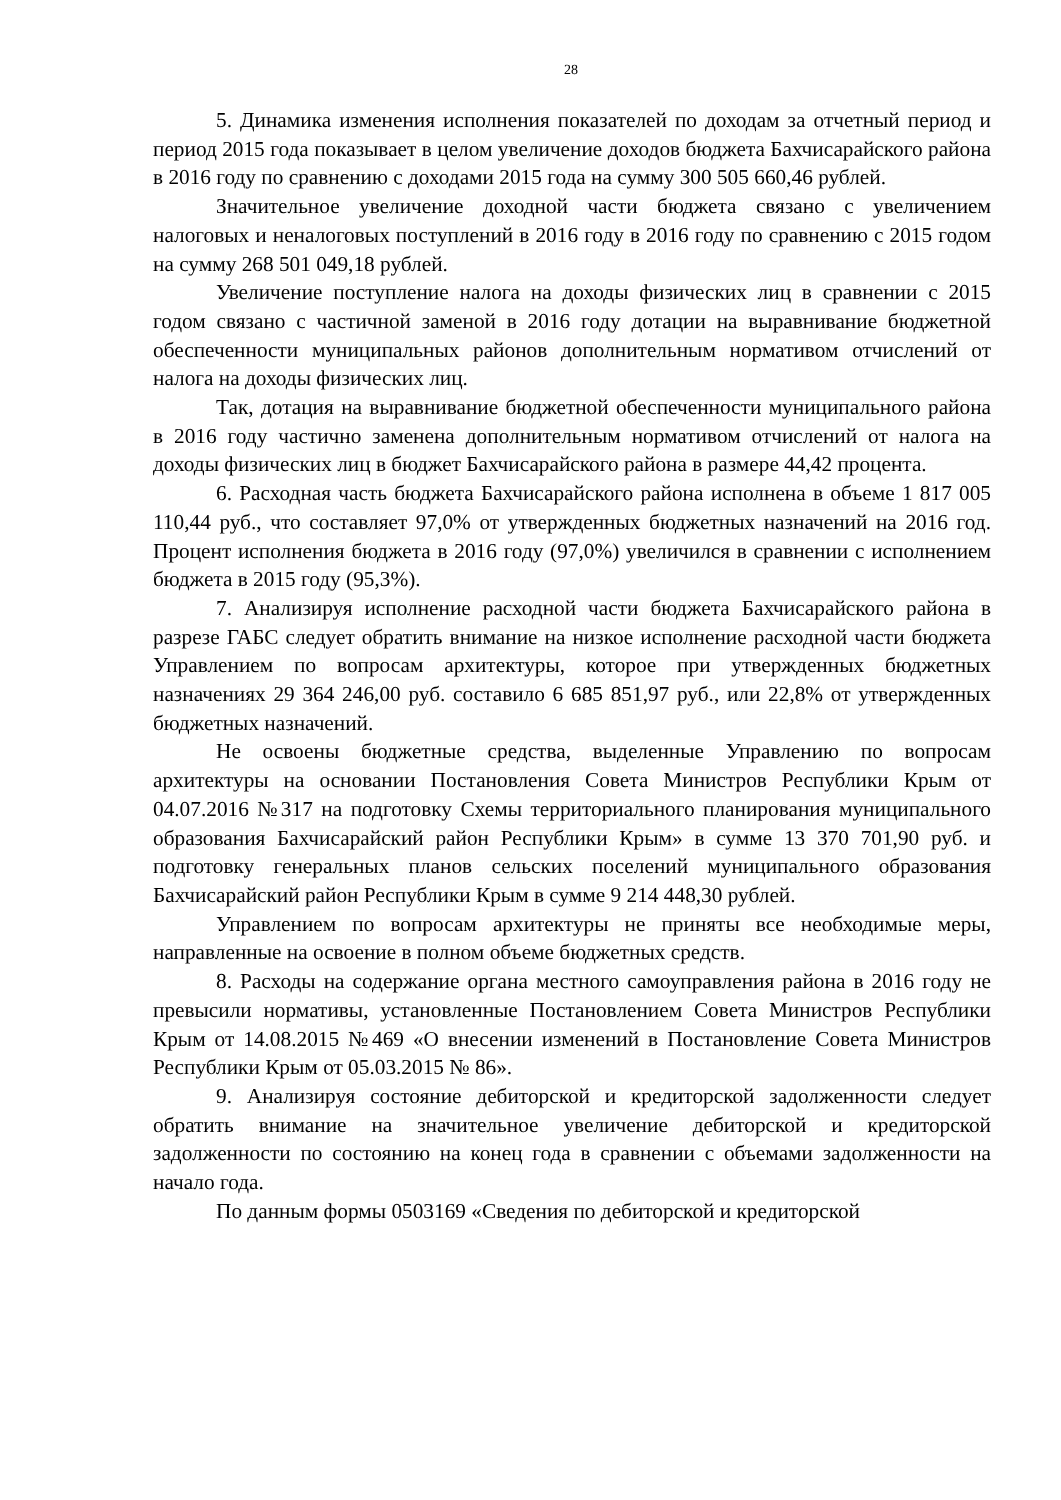28
5. Динамика изменения исполнения показателей по доходам за отчетный период и период 2015 года показывает в целом увеличение доходов бюджета Бахчисарайского района в 2016 году по сравнению с доходами 2015 года на сумму 300 505 660,46 рублей.
Значительное увеличение доходной части бюджета связано с увеличением налоговых и неналоговых поступлений в 2016 году в 2016 году по сравнению с 2015 годом на сумму 268 501 049,18 рублей.
Увеличение поступление налога на доходы физических лиц в сравнении с 2015 годом связано с частичной заменой в 2016 году дотации на выравнивание бюджетной обеспеченности муниципальных районов дополнительным нормативом отчислений от налога на доходы физических лиц.
Так, дотация на выравнивание бюджетной обеспеченности муниципального района в 2016 году частично заменена дополнительным нормативом отчислений от налога на доходы физических лиц в бюджет Бахчисарайского района в размере 44,42 процента.
6. Расходная часть бюджета Бахчисарайского района исполнена в объеме 1 817 005 110,44 руб., что составляет 97,0% от утвержденных бюджетных назначений на 2016 год. Процент исполнения бюджета в 2016 году (97,0%) увеличился в сравнении с исполнением бюджета в 2015 году (95,3%).
7. Анализируя исполнение расходной части бюджета Бахчисарайского района в разрезе ГАБС следует обратить внимание на низкое исполнение расходной части бюджета Управлением по вопросам архитектуры, которое при утвержденных бюджетных назначениях 29 364 246,00 руб. составило 6 685 851,97 руб., или 22,8% от утвержденных бюджетных назначений.
Не освоены бюджетные средства, выделенные Управлению по вопросам архитектуры на основании Постановления Совета Министров Республики Крым от 04.07.2016 №317 на подготовку Схемы территориального планирования муниципального образования Бахчисарайский район Республики Крым» в сумме 13 370 701,90 руб. и подготовку генеральных планов сельских поселений муниципального образования Бахчисарайский район Республики Крым в сумме 9 214 448,30 рублей.
Управлением по вопросам архитектуры не приняты все необходимые меры, направленные на освоение в полном объеме бюджетных средств.
8. Расходы на содержание органа местного самоуправления района в 2016 году не превысили нормативы, установленные Постановлением Совета Министров Республики Крым от 14.08.2015 №469 «О внесении изменений в Постановление Совета Министров Республики Крым от 05.03.2015 № 86».
9. Анализируя состояние дебиторской и кредиторской задолженности следует обратить внимание на значительное увеличение дебиторской и кредиторской задолженности по состоянию на конец года в сравнении с объемами задолженности на начало года.
По данным формы 0503169 «Сведения по дебиторской и кредиторской